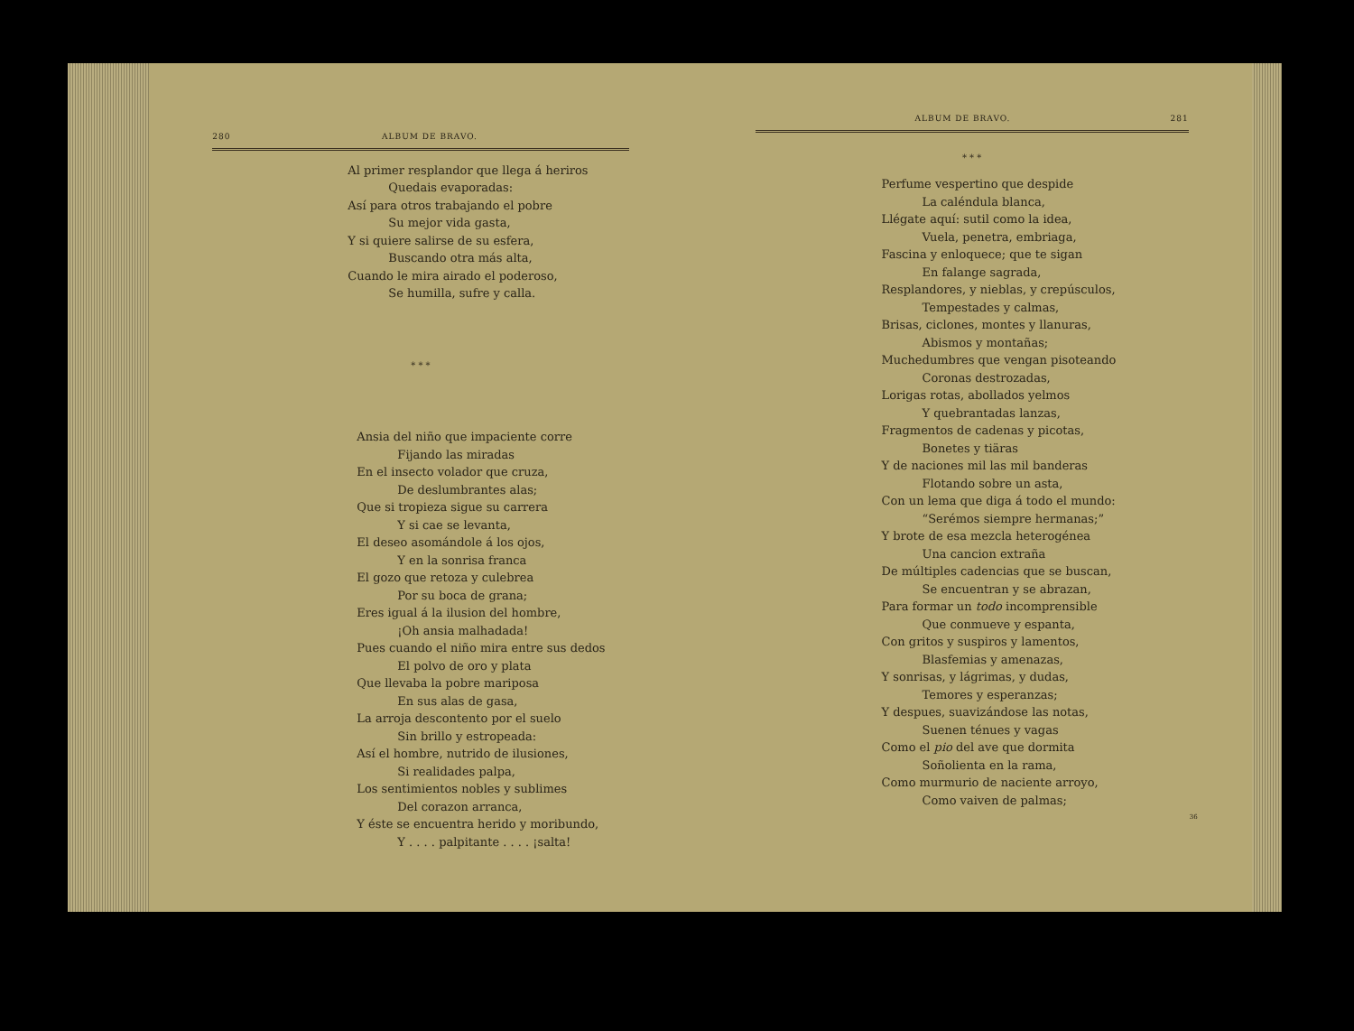280 ALBUM DE BRAVO.
Al primer resplandor que llega á heriros
Quedais evaporadas:
Así para otros trabajando el pobre
Su mejor vida gasta,
Y si quiere salirse de su esfera,
Buscando otra más alta,
Cuando le mira airado el poderoso,
Se humilla, sufre y calla.
* * *
Ansia del niño que impaciente corre
Fijando las miradas
En el insecto volador que cruza,
De deslumbrantes alas;
Que si tropieza sigue su carrera
Y si cae se levanta,
El deseo asomándole á los ojos,
Y en la sonrisa franca
El gozo que retoza y culebrea
Por su boca de grana;
Eres igual á la ilusion del hombre,
¡Oh ansia malhadada!
Pues cuando el niño mira entre sus dedos
El polvo de oro y plata
Que llevaba la pobre mariposa
En sus alas de gasa,
La arroja descontento por el suelo
Sin brillo y estropeada:
Así el hombre, nutrido de ilusiones,
Si realidades palpa,
Los sentimientos nobles y sublimes
Del corazon arranca,
Y éste se encuentra herido y moribundo,
Y . . . . palpitante . . . . ¡salta!
ALBUM DE BRAVO. 281
* * *
Perfume vespertino que despide
La caléndula blanca,
Llégate aquí: sutil como la idea,
Vuela, penetra, embriaga,
Fascina y enloquece; que te sigan
En falange sagrada,
Resplandores, y nieblas, y crepúsculos,
Tempestades y calmas,
Brisas, ciclones, montes y llanuras,
Abismos y montañas;
Muchedumbres que vengan pisoteando
Coronas destrozadas,
Lorigas rotas, abollados yelmos
Y quebrantadas lanzas,
Fragmentos de cadenas y picotas,
Bonetes y tiäras
Y de naciones mil las mil banderas
Flotando sobre un asta,
Con un lema que diga á todo el mundo:
“Serémos siempre hermanas;”
Y brote de esa mezcla heterogénea
Una cancion extraña
De múltiples cadencias que se buscan,
Se encuentran y se abrazan,
Para formar un todo incomprensible
Que conmueve y espanta,
Con gritos y suspiros y lamentos,
Blasfemias y amenazas,
Y sonrisas, y lágrimas, y dudas,
Temores y esperanzas;
Y despues, suavizándose las notas,
Suenen ténues y vagas
Como el pio del ave que dormita
Soñolienta en la rama,
Como murmurio de naciente arroyo,
Como vaiven de palmas;
36